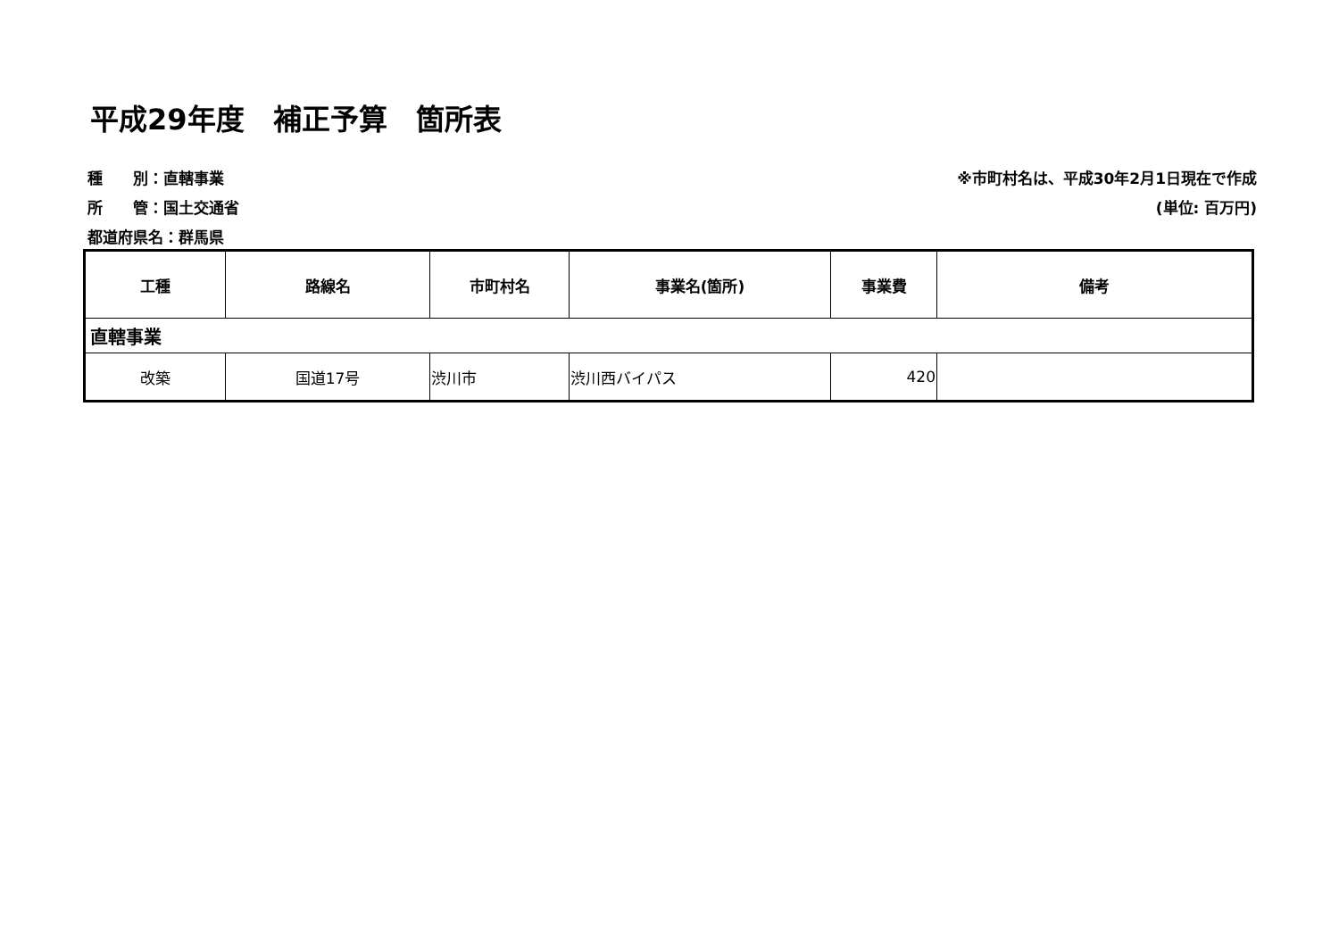平成29年度　補正予算　箇所表
種　　別：直轄事業
所　　管：国土交通省
都道府県名：群馬県
※市町村名は、平成30年2月1日現在で作成
(単位: 百万円)
| 工種 | 路線名 | 市町村名 | 事業名(箇所) | 事業費 | 備考 |
| --- | --- | --- | --- | --- | --- |
| 直轄事業 | | | | | |
| 改築 | 国道17号 | 渋川市 | 渋川西バイパス | 420 | |